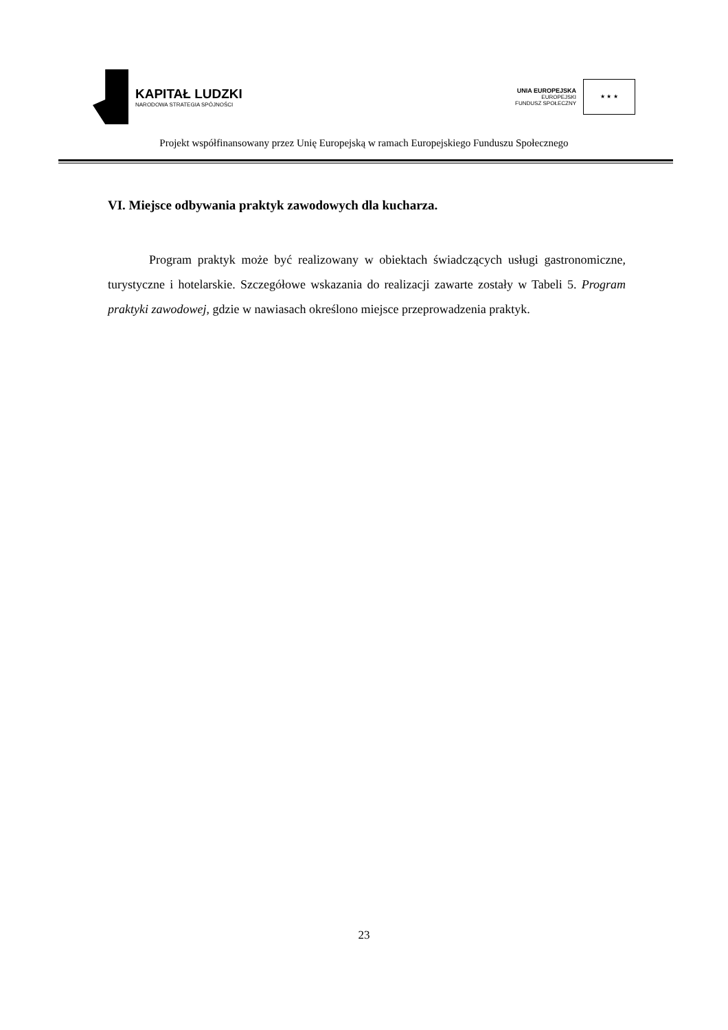KAPITAŁ LUDZKI
NARODOWA STRATEGIA SPÓJNOŚCI
UNIA EUROPEJSKA
EUROPEJSKI
FUNDUSZ SPOŁECZNY
★ ★ ★
Projekt współfinansowany przez Unię Europejską w ramach Europejskiego Funduszu Społecznego
VI. Miejsce odbywania praktyk zawodowych dla kucharza.
Program praktyk może być realizowany w obiektach świadczących usługi gastronomiczne, turystyczne i hotelarskie. Szczegółowe wskazania do realizacji zawarte zostały w Tabeli 5. Program praktyki zawodowej, gdzie w nawiasach określono miejsce przeprowadzenia praktyk.
23